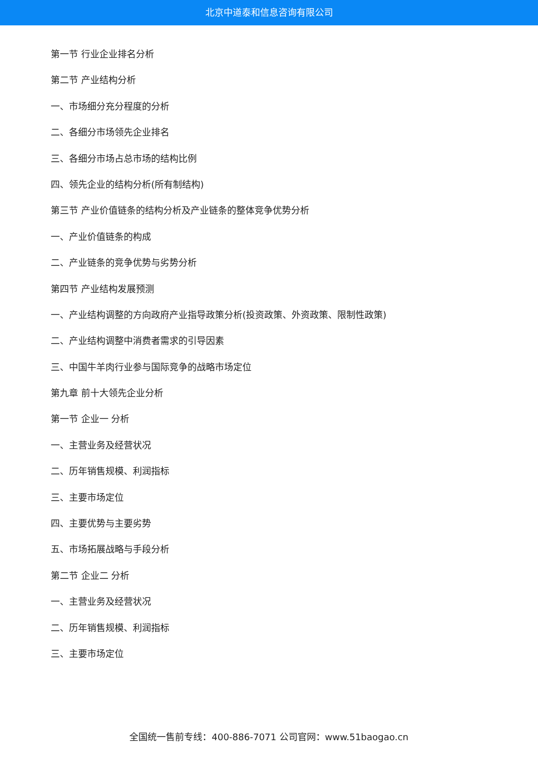北京中道泰和信息咨询有限公司
第一节 行业企业排名分析
第二节 产业结构分析
一、市场细分充分程度的分析
二、各细分市场领先企业排名
三、各细分市场占总市场的结构比例
四、领先企业的结构分析(所有制结构)
第三节 产业价值链条的结构分析及产业链条的整体竞争优势分析
一、产业价值链条的构成
二、产业链条的竞争优势与劣势分析
第四节 产业结构发展预测
一、产业结构调整的方向政府产业指导政策分析(投资政策、外资政策、限制性政策)
二、产业结构调整中消费者需求的引导因素
三、中国牛羊肉行业参与国际竞争的战略市场定位
第九章 前十大领先企业分析
第一节 企业一 分析
一、主营业务及经营状况
二、历年销售规模、利润指标
三、主要市场定位
四、主要优势与主要劣势
五、市场拓展战略与手段分析
第二节 企业二 分析
一、主营业务及经营状况
二、历年销售规模、利润指标
三、主要市场定位
全国统一售前专线：400-886-7071 公司官网：www.51baogao.cn